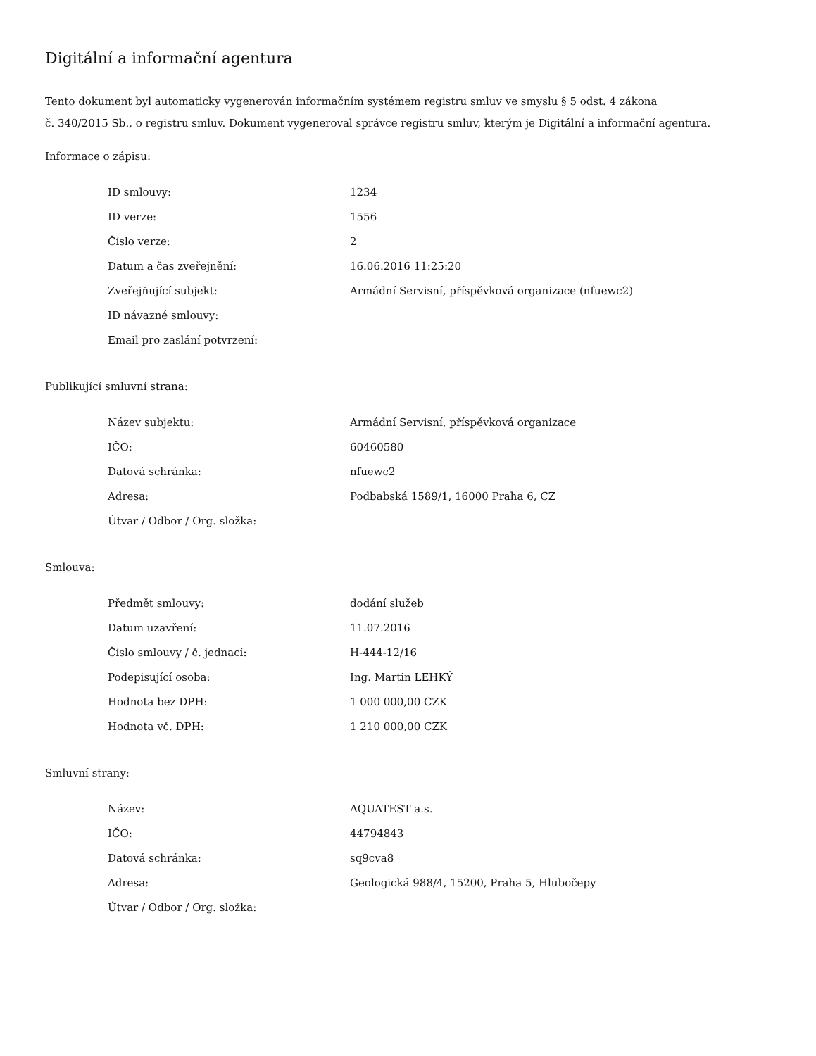Digitální a informační agentura
Tento dokument byl automaticky vygenerován informačním systémem registru smluv ve smyslu § 5 odst. 4 zákona
č. 340/2015 Sb., o registru smluv. Dokument vygeneroval správce registru smluv, kterým je Digitální a informační agentura.
Informace o zápisu:
| ID smlouvy: | 1234 |
| ID verze: | 1556 |
| Číslo verze: | 2 |
| Datum a čas zveřejnění: | 16.06.2016 11:25:20 |
| Zveřejňující subjekt: | Armádní Servisní, příspěvková organizace (nfuewc2) |
| ID návazné smlouvy: | |
| Email pro zaslání potvrzení: | |
Publikující smluvní strana:
| Název subjektu: | Armádní Servisní, příspěvková organizace |
| IČO: | 60460580 |
| Datová schránka: | nfuewc2 |
| Adresa: | Podbabská 1589/1, 16000 Praha 6, CZ |
| Útvar / Odbor / Org. složka: | |
Smlouva:
| Předmět smlouvy: | dodání služeb |
| Datum uzavření: | 11.07.2016 |
| Číslo smlouvy / č. jednací: | H-444-12/16 |
| Podepisující osoba: | Ing. Martin LEHKÝ |
| Hodnota bez DPH: | 1 000 000,00 CZK |
| Hodnota vč. DPH: | 1 210 000,00 CZK |
Smluvní strany:
| Název: | AQUATEST a.s. |
| IČO: | 44794843 |
| Datová schránka: | sq9cva8 |
| Adresa: | Geologická 988/4, 15200, Praha 5, Hlubočepy |
| Útvar / Odbor / Org. složka: | |